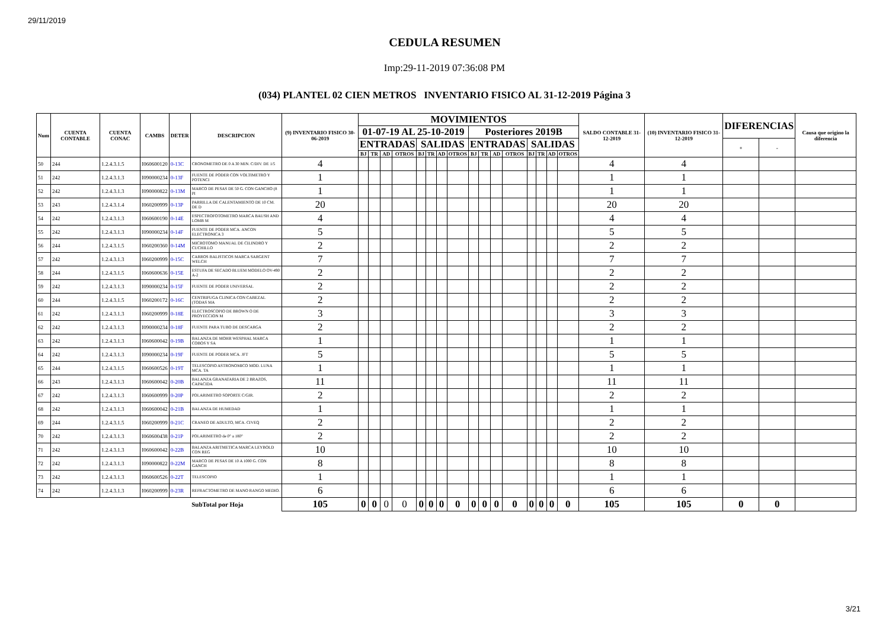29/11/2019
CEDULA RESUMEN
Imp:29-11-2019 07:36:08 PM
(034) PLANTEL 02 CIEN METROS INVENTARIO FISICO AL 31-12-2019 Página 3
| Num | CUENTA CONTABLE | CUENTA CONAC | CAMBS | DETER | DESCRIPCION | (9) INVENTARIO FISICO 30-06-2019 | MOVIMIENTOS | | | | | | | | | | | | | | | | SALDO CONTABLE 31-12-2019 | (10) INVENTARIO FISICO 31-12-2019 | DIFERENCIAS | | Causa que origino la diferencia |
| --- | --- | --- | --- | --- | --- | --- | --- | --- | --- | --- | --- | --- | --- | --- | --- | --- | --- | --- | --- | --- | --- | --- | --- | --- | --- | --- | --- |
| | | | | | | | 01-07-19 AL 25-10-2019 | | | | | | | | Posteriores 2019B | | | | | | | | | | | | |
| | | | | | | | ENTRADAS | | | | SALIDAS | | | | ENTRADAS | | | | SALIDAS | | | | | | + | - | |
| | | | | | | | BJ | TR | AD | OTROS | BJ | TR | AD | OTROS | BJ | TR | AD | OTROS | BJ | TR | AD | OTROS | | | | | |
| 50 | 244 | 1.2.4.3.1.5 | I060600120 | 0-13C | CRONOMETRO DE 0 A 30 MIN. C/DIV. DE 1/5 | 4 | | | | | | | | | | | | | | | | | 4 | 4 | | | |
| 51 | 242 | 1.2.4.3.1.3 | I090000234 | 0-13F | FUENTE DE PODER CON VOLTIMETRO Y POTENCI | 1 | | | | | | | | | | | | | | | | | 1 | 1 | | | |
| 52 | 242 | 1.2.4.3.1.3 | I090000822 | 0-13M | MARCO DE PESAS DE 50 G. CON GANCHO (8 PI | 1 | | | | | | | | | | | | | | | | | 1 | 1 | | | |
| 53 | 243 | 1.2.4.3.1.4 | I060200999 | 0-13P | PARRILLA DE CALENTAMIENTO DE 10 CM. DE D | 20 | | | | | | | | | | | | | | | | | 20 | 20 | | | |
| 54 | 242 | 1.2.4.3.1.3 | I060600190 | 0-14E | ESPECTROFOTOMETRO MARCA BAUSH AND LOMB M | 4 | | | | | | | | | | | | | | | | | 4 | 4 | | | |
| 55 | 242 | 1.2.4.3.1.3 | I090000234 | 0-14F | FUENTE DE PODER MCA. ANCON ELECTRONICA 3 | 5 | | | | | | | | | | | | | | | | | 5 | 5 | | | |
| 56 | 244 | 1.2.4.3.1.5 | I060200360 | 0-14M | MICROTOMO MANUAL DE CILINDRO Y CUCHILLO | 2 | | | | | | | | | | | | | | | | | 2 | 2 | | | |
| 57 | 242 | 1.2.4.3.1.3 | I060200999 | 0-15C | CARROS BALISTICOS MARCA SARGENT WELCH | 7 | | | | | | | | | | | | | | | | | 7 | 7 | | | |
| 58 | 244 | 1.2.4.3.1.5 | I060600636 | 0-15E | ESTUFA DE SECADO BLUEM MODELO OV-490 A-2 | 2 | | | | | | | | | | | | | | | | | 2 | 2 | | | |
| 59 | 242 | 1.2.4.3.1.3 | I090000234 | 0-15F | FUENTE DE PODER UNIVERSAL | 2 | | | | | | | | | | | | | | | | | 2 | 2 | | | |
| 60 | 244 | 1.2.4.3.1.5 | I060200172 | 0-16C | CENTRIFUGA CLINICA CON CABEZAL (TODAS MA | 2 | | | | | | | | | | | | | | | | | 2 | 2 | | | |
| 61 | 242 | 1.2.4.3.1.3 | I060200999 | 0-18E | ELECTROSCOPIO DE BROWN O DE PROYECCION M | 3 | | | | | | | | | | | | | | | | | 3 | 3 | | | |
| 62 | 242 | 1.2.4.3.1.3 | I090000234 | 0-18F | FUENTE PARA TUBO DE DESCARGA | 2 | | | | | | | | | | | | | | | | | 2 | 2 | | | |
| 63 | 242 | 1.2.4.3.1.3 | I060600042 | 0-19B | BALANZA DE MOHR WESPHAL MARCA COBOS Y SA | 1 | | | | | | | | | | | | | | | | | 1 | 1 | | | |
| 64 | 242 | 1.2.4.3.1.3 | I090000234 | 0-19F | FUENTE DE PODER MCA. JFT | 5 | | | | | | | | | | | | | | | | | 5 | 5 | | | |
| 65 | 244 | 1.2.4.3.1.5 | I060600526 | 0-19T | TELESCOPIO ASTRONOMICO MOD. LUNA MCA. TA | 1 | | | | | | | | | | | | | | | | | 1 | 1 | | | |
| 66 | 243 | 1.2.4.3.1.3 | I060600042 | 0-20B | BALANZA GRANATARIA DE 2 BRAZOS, CAPACIDA | 11 | | | | | | | | | | | | | | | | | 11 | 11 | | | |
| 67 | 242 | 1.2.4.3.1.3 | I060600999 | 0-20P | POLARIMETRO SOPORTE C/GIR. | 2 | | | | | | | | | | | | | | | | | 2 | 2 | | | |
| 68 | 242 | 1.2.4.3.1.3 | I060600042 | 0-21B | BALANZA DE HUMEDAD | 1 | | | | | | | | | | | | | | | | | 1 | 1 | | | |
| 69 | 244 | 1.2.4.3.1.5 | I060200999 | 0-21C | CRANEO DE ADULTO, MCA. CIVEQ | 2 | | | | | | | | | | | | | | | | | 2 | 2 | | | |
| 70 | 242 | 1.2.4.3.1.3 | I060600438 | 0-21P | POLARIMETRO de 0° a 180° | 2 | | | | | | | | | | | | | | | | | 2 | 2 | | | |
| 71 | 242 | 1.2.4.3.1.3 | I060600042 | 0-22B | BALANZA ARITMETICA MARCA LEYBOLD CON REG | 10 | | | | | | | | | | | | | | | | | 10 | 10 | | | |
| 72 | 242 | 1.2.4.3.1.3 | I090000822 | 0-22M | MARCO DE PESAS DE 10 A 1000 G. CON GANCH | 8 | | | | | | | | | | | | | | | | | 8 | 8 | | | |
| 73 | 242 | 1.2.4.3.1.3 | I060600526 | 0-22T | TELESCOPIO | 1 | | | | | | | | | | | | | | | | | 1 | 1 | | | |
| 74 | 242 | 1.2.4.3.1.3 | I060200999 | 0-23R | REFRACTOMETRO DE MANO RANGO MEDIO. | 6 | | | | | | | | | | | | | | | | | 6 | 6 | | | |
| | | | | | SubTotal por Hoja | 105 | 0 | 0 | 0 | 0 | 0 | 0 | 0 | 0 | 0 | 0 | 0 | 0 | 0 | 0 | 0 | 0 | 105 | 105 | 0 | 0 | |
3/21